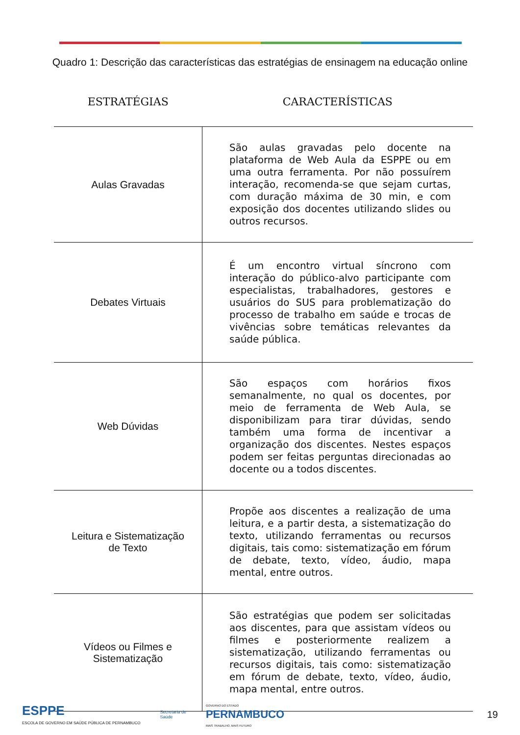Quadro 1: Descrição das características das estratégias de ensinagem na educação online
| ESTRATÉGIAS | CARACTERÍSTICAS |
| --- | --- |
| Aulas Gravadas | São aulas gravadas pelo docente na plataforma de Web Aula da ESPPE ou em uma outra ferramenta. Por não possuírem interação, recomenda-se que sejam curtas, com duração máxima de 30 min, e com exposição dos docentes utilizando slides ou outros recursos. |
| Debates Virtuais | É um encontro virtual síncrono com interação do público-alvo participante com especialistas, trabalhadores, gestores e usuários do SUS para problematização do processo de trabalho em saúde e trocas de vivências sobre temáticas relevantes da saúde pública. |
| Web Dúvidas | São espaços com horários fixos semanalmente, no qual os docentes, por meio de ferramenta de Web Aula, se disponibilizam para tirar dúvidas, sendo também uma forma de incentivar a organização dos discentes. Nestes espaços podem ser feitas perguntas direcionadas ao docente ou a todos discentes. |
| Leitura e Sistematização de Texto | Propõe aos discentes a realização de uma leitura, e a partir desta, a sistematização do texto, utilizando ferramentas ou recursos digitais, tais como: sistematização em fórum de debate, texto, vídeo, áudio, mapa mental, entre outros. |
| Vídeos ou Filmes e Sistematização | São estratégias que podem ser solicitadas aos discentes, para que assistam vídeos ou filmes e posteriormente realizem a sistematização, utilizando ferramentas ou recursos digitais, tais como: sistematização em fórum de debate, texto, vídeo, áudio, mapa mental, entre outros. |
ESPPE
ESCOLA DE GOVERNO EM SAÚDE PÚBLICA DE PERNAMBUCO
Secretaria de
Saúde
GOVERNO DO ESTADO
PERNAMBUCO
MAIS TRABALHO, MAIS FUTURO
19